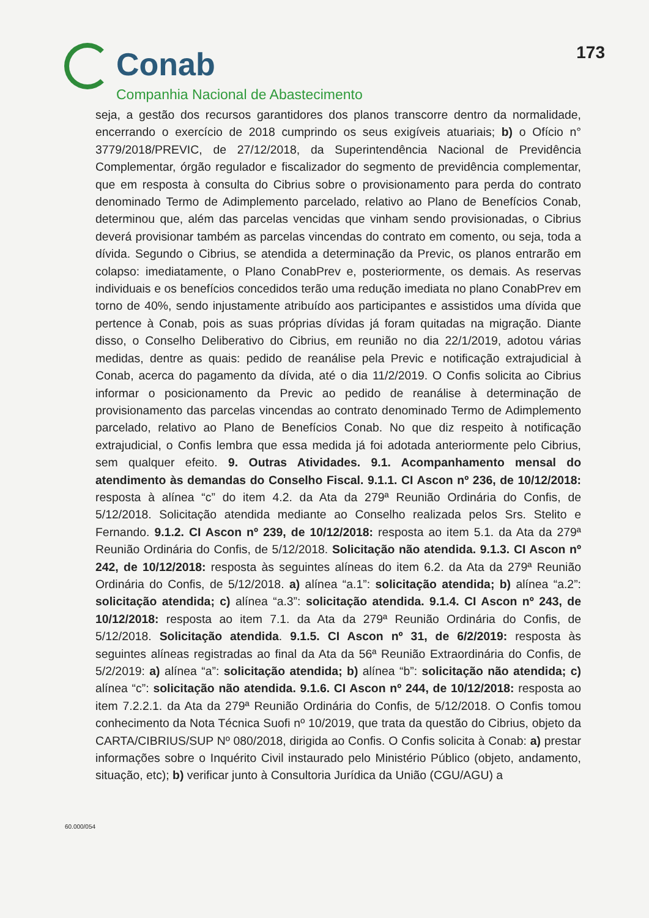Conab
Companhia Nacional de Abastecimento
173
seja, a gestão dos recursos garantidores dos planos transcorre dentro da normalidade, encerrando o exercício de 2018 cumprindo os seus exigíveis atuariais; b) o Ofício n° 3779/2018/PREVIC, de 27/12/2018, da Superintendência Nacional de Previdência Complementar, órgão regulador e fiscalizador do segmento de previdência complementar, que em resposta à consulta do Cibrius sobre o provisionamento para perda do contrato denominado Termo de Adimplemento parcelado, relativo ao Plano de Benefícios Conab, determinou que, além das parcelas vencidas que vinham sendo provisionadas, o Cibrius deverá provisionar também as parcelas vincendas do contrato em comento, ou seja, toda a dívida. Segundo o Cibrius, se atendida a determinação da Previc, os planos entrarão em colapso: imediatamente, o Plano ConabPrev e, posteriormente, os demais. As reservas individuais e os benefícios concedidos terão uma redução imediata no plano ConabPrev em torno de 40%, sendo injustamente atribuído aos participantes e assistidos uma dívida que pertence à Conab, pois as suas próprias dívidas já foram quitadas na migração. Diante disso, o Conselho Deliberativo do Cibrius, em reunião no dia 22/1/2019, adotou várias medidas, dentre as quais: pedido de reanálise pela Previc e notificação extrajudicial à Conab, acerca do pagamento da dívida, até o dia 11/2/2019. O Confis solicita ao Cibrius informar o posicionamento da Previc ao pedido de reanálise à determinação de provisionamento das parcelas vincendas ao contrato denominado Termo de Adimplemento parcelado, relativo ao Plano de Benefícios Conab. No que diz respeito à notificação extrajudicial, o Confis lembra que essa medida já foi adotada anteriormente pelo Cibrius, sem qualquer efeito. 9. Outras Atividades. 9.1. Acompanhamento mensal do atendimento às demandas do Conselho Fiscal. 9.1.1. CI Ascon nº 236, de 10/12/2018: resposta à alínea “c” do item 4.2. da Ata da 279ª Reunião Ordinária do Confis, de 5/12/2018. Solicitação atendida mediante ao Conselho realizada pelos Srs. Stelito e Fernando. 9.1.2. CI Ascon nº 239, de 10/12/2018: resposta ao item 5.1. da Ata da 279ª Reunião Ordinária do Confis, de 5/12/2018. Solicitação não atendida. 9.1.3. CI Ascon nº 242, de 10/12/2018: resposta às seguintes alíneas do item 6.2. da Ata da 279ª Reunião Ordinária do Confis, de 5/12/2018. a) alínea “a.1”: solicitação atendida; b) alínea “a.2”: solicitação atendida; c) alínea “a.3”: solicitação atendida. 9.1.4. CI Ascon nº 243, de 10/12/2018: resposta ao item 7.1. da Ata da 279ª Reunião Ordinária do Confis, de 5/12/2018. Solicitação atendida. 9.1.5. CI Ascon nº 31, de 6/2/2019: resposta às seguintes alíneas registradas ao final da Ata da 56ª Reunião Extraordinária do Confis, de 5/2/2019: a) alínea “a”: solicitação atendida; b) alínea “b”: solicitação não atendida; c) alínea “c”: solicitação não atendida. 9.1.6. CI Ascon nº 244, de 10/12/2018: resposta ao item 7.2.2.1. da Ata da 279ª Reunião Ordinária do Confis, de 5/12/2018. O Confis tomou conhecimento da Nota Técnica Suofi nº 10/2019, que trata da questão do Cibrius, objeto da CARTA/CIBRIUS/SUP Nº 080/2018, dirigida ao Confis. O Confis solicita à Conab: a) prestar informações sobre o Inquérito Civil instaurado pelo Ministério Público (objeto, andamento, situação, etc); b) verificar junto à Consultoria Jurídica da União (CGU/AGU) a
60.000/054